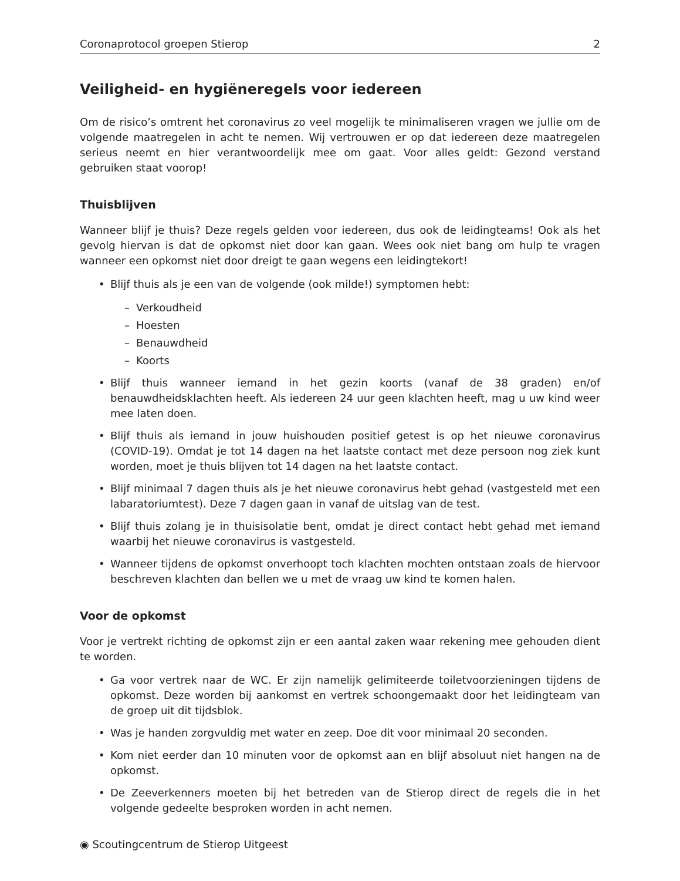Coronaprotocol groepen Stierop 2
Veiligheid- en hygiëneregels voor iedereen
Om de risico’s omtrent het coronavirus zo veel mogelijk te minimaliseren vragen we jullie om de volgende maatregelen in acht te nemen. Wij vertrouwen er op dat iedereen deze maatregelen serieus neemt en hier verantwoordelijk mee om gaat. Voor alles geldt: Gezond verstand gebruiken staat voorop!
Thuisblijven
Wanneer blijf je thuis? Deze regels gelden voor iedereen, dus ook de leidingteams! Ook als het gevolg hiervan is dat de opkomst niet door kan gaan. Wees ook niet bang om hulp te vragen wanneer een opkomst niet door dreigt te gaan wegens een leidingtekort!
• Blijf thuis als je een van de volgende (ook milde!) symptomen hebt:
– Verkoudheid
– Hoesten
– Benauwdheid
– Koorts
• Blijf thuis wanneer iemand in het gezin koorts (vanaf de 38 graden) en/of benauwdheidsklachten heeft. Als iedereen 24 uur geen klachten heeft, mag u uw kind weer mee laten doen.
• Blijf thuis als iemand in jouw huishouden positief getest is op het nieuwe coronavirus (COVID-19). Omdat je tot 14 dagen na het laatste contact met deze persoon nog ziek kunt worden, moet je thuis blijven tot 14 dagen na het laatste contact.
• Blijf minimaal 7 dagen thuis als je het nieuwe coronavirus hebt gehad (vastgesteld met een labaratoriumtest). Deze 7 dagen gaan in vanaf de uitslag van de test.
• Blijf thuis zolang je in thuisisolatie bent, omdat je direct contact hebt gehad met iemand waarbij het nieuwe coronavirus is vastgesteld.
• Wanneer tijdens de opkomst onverhoopt toch klachten mochten ontstaan zoals de hiervoor beschreven klachten dan bellen we u met de vraag uw kind te komen halen.
Voor de opkomst
Voor je vertrekt richting de opkomst zijn er een aantal zaken waar rekening mee gehouden dient te worden.
• Ga voor vertrek naar de WC. Er zijn namelijk gelimiteerde toiletvoorzieningen tijdens de opkomst. Deze worden bij aankomst en vertrek schoongemaakt door het leidingteam van de groep uit dit tijdsblok.
• Was je handen zorgvuldig met water en zeep. Doe dit voor minimaal 20 seconden.
• Kom niet eerder dan 10 minuten voor de opkomst aan en blijf absoluut niet hangen na de opkomst.
• De Zeeverkenners moeten bij het betreden van de Stierop direct de regels die in het volgende gedeelte besproken worden in acht nemen.
◉ Scoutingcentrum de Stierop Uitgeest